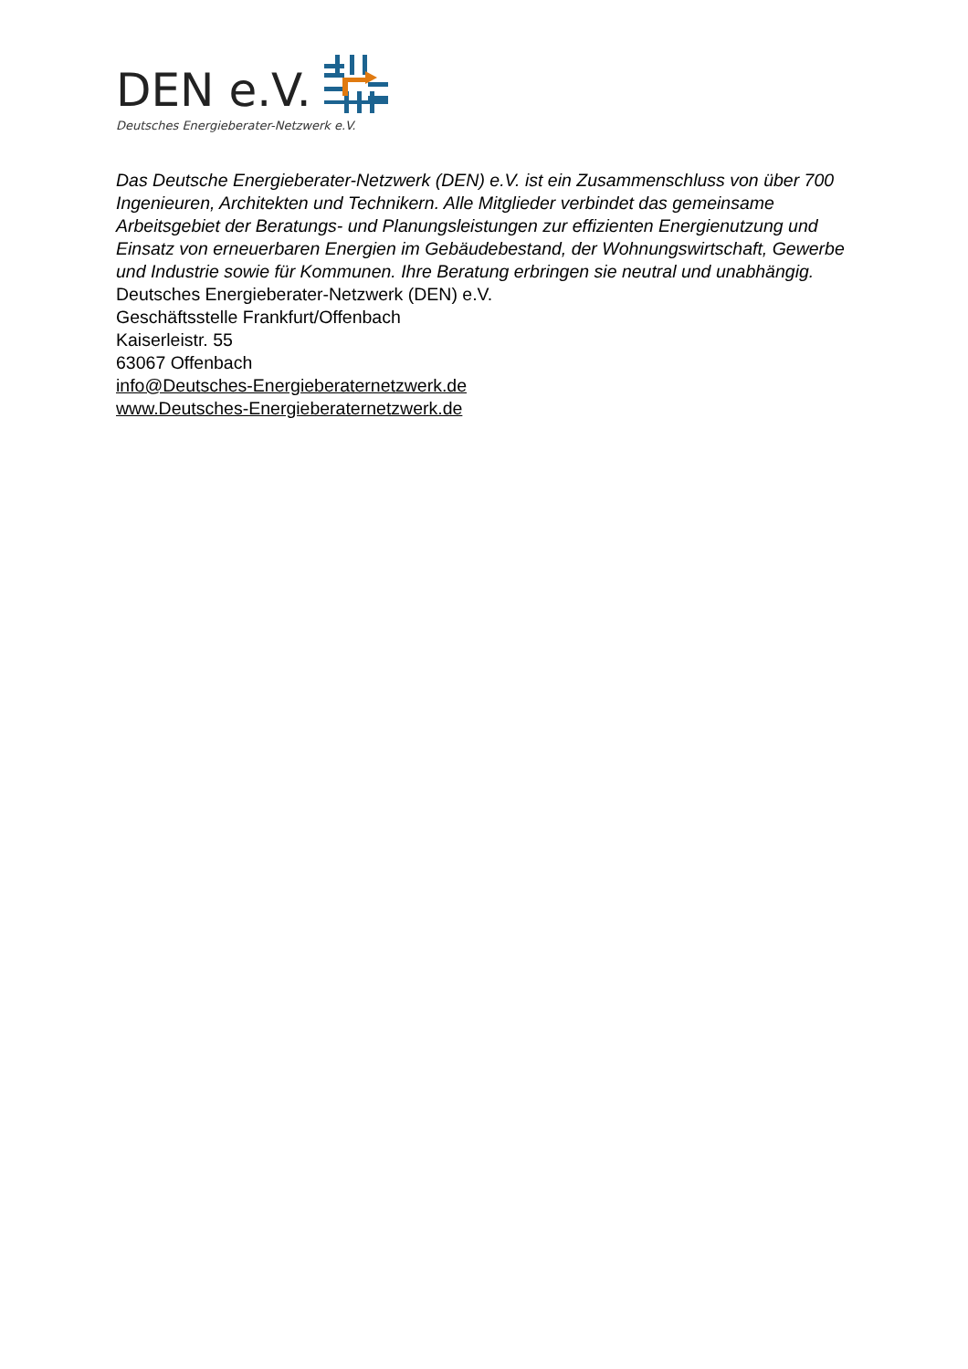DEN e.V.
Deutsches Energieberater-Netzwerk e.V.
Das Deutsche Energieberater-Netzwerk (DEN) e.V. ist ein Zusammenschluss von über 700 Ingenieuren, Architekten und Technikern. Alle Mitglieder verbindet das gemeinsame Arbeitsgebiet der Beratungs- und Planungsleistungen zur effizienten Energienutzung und Einsatz von erneuerbaren Energien im Gebäudebestand, der Wohnungswirtschaft, Gewerbe und Industrie sowie für Kommunen. Ihre Beratung erbringen sie neutral und unabhängig.
Deutsches Energieberater-Netzwerk (DEN) e.V.
Geschäftsstelle Frankfurt/Offenbach
Kaiserleistr. 55
63067 Offenbach
info@Deutsches-Energieberaternetzwerk.de
www.Deutsches-Energieberaternetzwerk.de